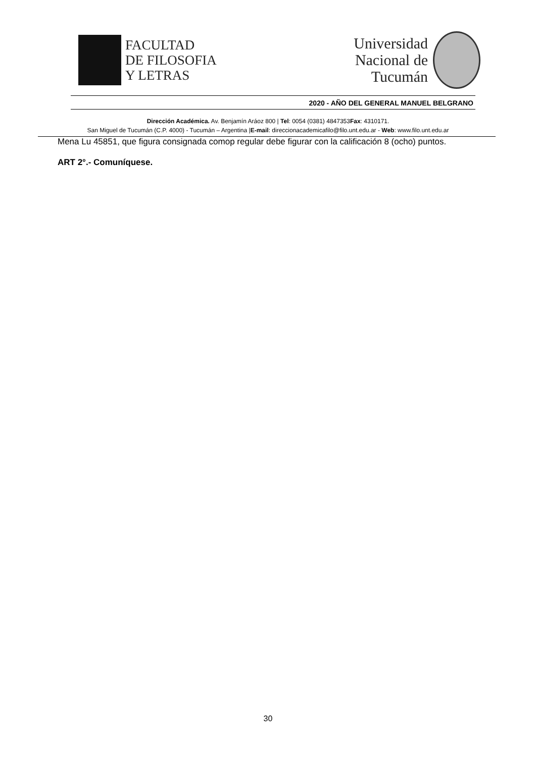FACULTAD
DE FILOSOFIA
Y LETRAS
Universidad
Nacional de
Tucumán
2020 - AÑO DEL GENERAL MANUEL BELGRANO
Dirección Académica. Av. Benjamín Aráoz 800 | Tel: 0054 (0381) 4847353Fax: 4310171.
San Miguel de Tucumán (C.P. 4000) - Tucumán – Argentina |E-mail: direccionacademicafilo@filo.unt.edu.ar - Web: www.filo.unt.edu.ar
Mena Lu 45851, que figura consignada comop regular debe figurar con la calificación 8 (ocho) puntos.
ART 2°.- Comuníquese.
30